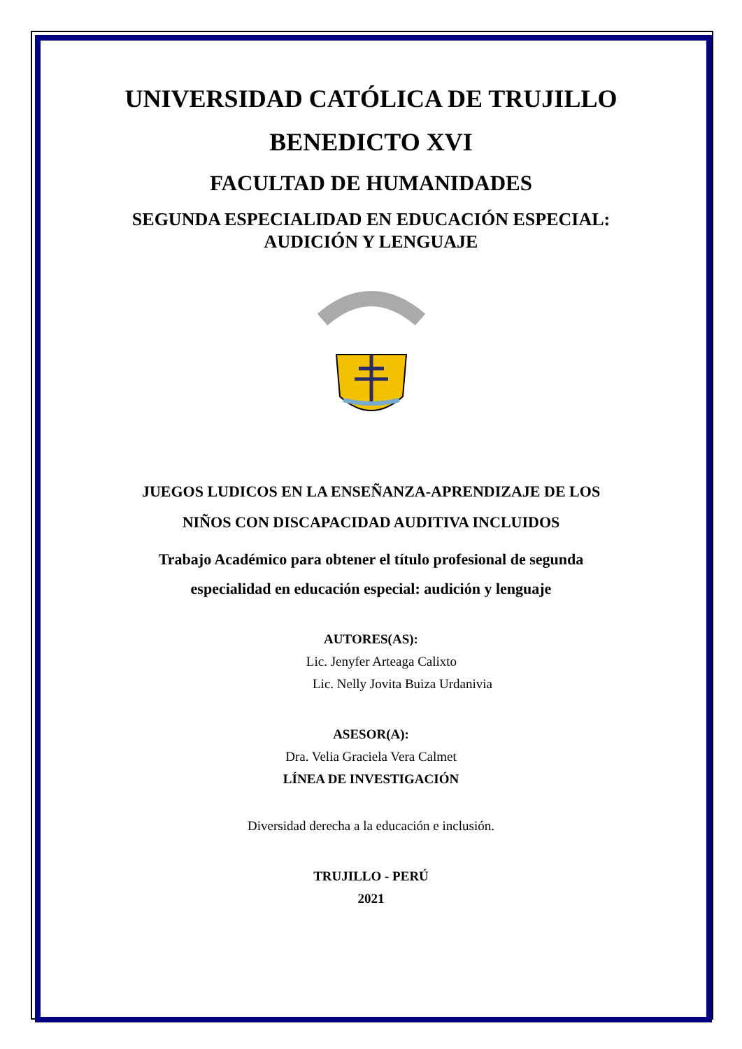UNIVERSIDAD CATÓLICA DE TRUJILLO
BENEDICTO XVI
FACULTAD DE HUMANIDADES
SEGUNDA ESPECIALIDAD EN EDUCACIÓN ESPECIAL:
AUDICIÓN Y LENGUAJE
JUEGOS LUDICOS EN LA ENSEÑANZA-APRENDIZAJE DE LOS
NIÑOS CON DISCAPACIDAD AUDITIVA INCLUIDOS
Trabajo Académico para obtener el título profesional de segunda
especialidad en educación especial: audición y lenguaje
AUTORES(AS):
Lic. Jenyfer Arteaga Calixto
Lic. Nelly Jovita Buiza Urdanivia
ASESOR(A):
Dra. Velia Graciela Vera Calmet
LÍNEA DE INVESTIGACIÓN
Diversidad derecha a la educación e inclusión.
TRUJILLO - PERÚ
2021